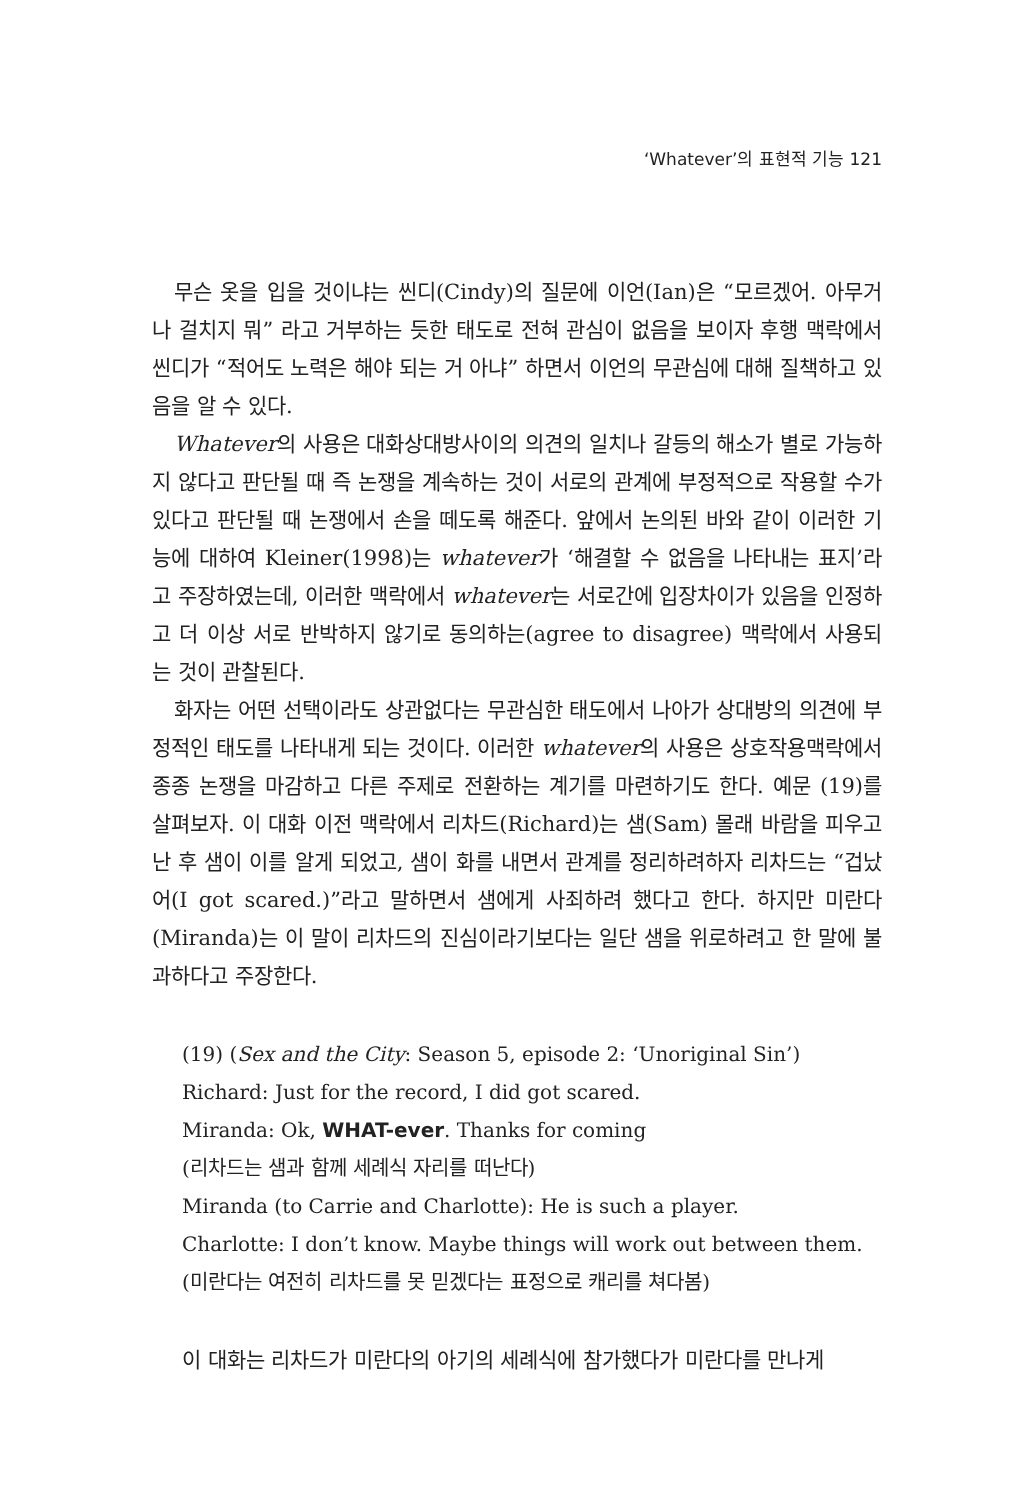‘Whatever’의 표현적 기능 121
무슨 옷을 입을 것이냐는 씬디(Cindy)의 질문에 이언(Ian)은 “모르겠어. 아무거나 걸치지 뭐” 라고 거부하는 듯한 태도로 전혀 관심이 없음을 보이자 후행 맥락에서 씬디가 “적어도 노력은 해야 되는 거 아냐” 하면서 이언의 무관심에 대해 질책하고 있음을 알 수 있다.
Whatever의 사용은 대화상대방사이의 의견의 일치나 갈등의 해소가 별로 가능하지 않다고 판단될 때 즉 논쟁을 계속하는 것이 서로의 관계에 부정적으로 작용할 수가 있다고 판단될 때 논쟁에서 손을 떼도록 해준다. 앞에서 논의된 바와 같이 이러한 기능에 대하여 Kleiner(1998)는 whatever가 ‘해결할 수 없음을 나타내는 표지’라고 주장하였는데, 이러한 맥락에서 whatever는 서로간에 입장차이가 있음을 인정하고 더 이상 서로 반박하지 않기로 동의하는(agree to disagree) 맥락에서 사용되는 것이 관찰된다.
화자는 어떤 선택이라도 상관없다는 무관심한 태도에서 나아가 상대방의 의견에 부정적인 태도를 나타내게 되는 것이다. 이러한 whatever의 사용은 상호작용맥락에서 종종 논쟁을 마감하고 다른 주제로 전환하는 계기를 마련하기도 한다. 예문 (19)를 살펴보자. 이 대화 이전 맥락에서 리차드(Richard)는 샘(Sam) 몰래 바람을 피우고 난 후 샘이 이를 알게 되었고, 샘이 화를 내면서 관계를 정리하려하자 리차드는 “겁났어(I got scared.)”라고 말하면서 샘에게 사죄하려 했다고 한다. 하지만 미란다(Miranda)는 이 말이 리차드의 진심이라기보다는 일단 샘을 위로하려고 한 말에 불과하다고 주장한다.
(19) (Sex and the City: Season 5, episode 2: ‘Unoriginal Sin’)
Richard: Just for the record, I did got scared.
Miranda: Ok, WHAT-ever. Thanks for coming
(리차드는 샘과 함께 세례식 자리를 떠난다)
Miranda (to Carrie and Charlotte): He is such a player.
Charlotte: I don’t know. Maybe things will work out between them.
(미란다는 여전히 리차드를 못 믿겠다는 표정으로 캐리를 쳐다봄)
이 대화는 리차드가 미란다의 아기의 세례식에 참가했다가 미란다를 만나게